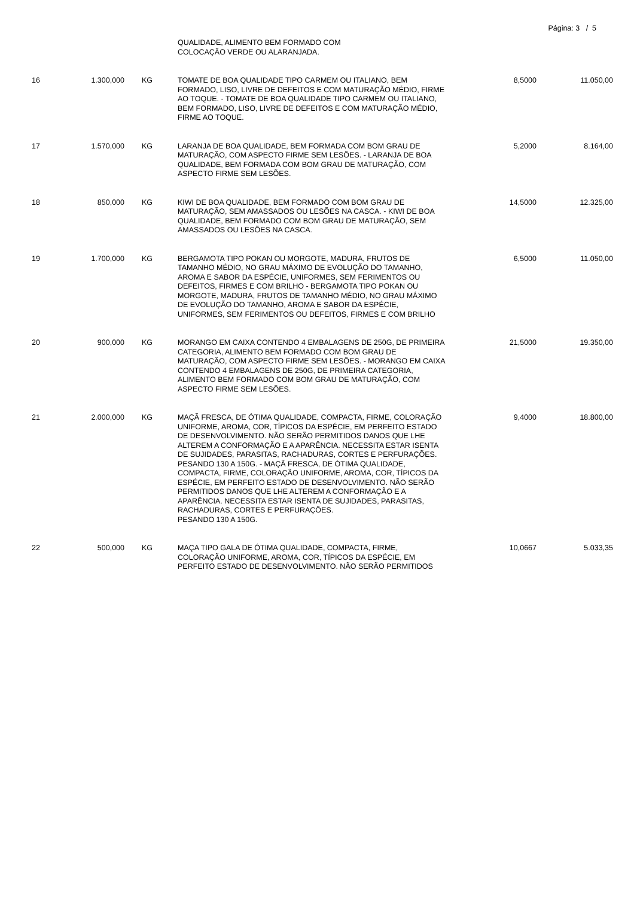Página: 3 / 5
| | | | QUALIDADE, ALIMENTO BEM FORMADO COM COLOCAÇÃO VERDE OU ALARANJADA. | | |
| 16 | 1.300,000 | KG | TOMATE DE BOA QUALIDADE TIPO CARMEM OU ITALIANO, BEM FORMADO, LISO, LIVRE DE DEFEITOS E COM MATURAÇÃO MÉDIO, FIRME AO TOQUE. - TOMATE DE BOA QUALIDADE TIPO CARMEM OU ITALIANO, BEM FORMADO, LISO, LIVRE DE DEFEITOS E COM MATURAÇÃO MÉDIO, FIRME AO TOQUE. | 8,5000 | 11.050,00 |
| 17 | 1.570,000 | KG | LARANJA DE BOA QUALIDADE, BEM FORMADA COM BOM GRAU DE MATURAÇÃO, COM ASPECTO FIRME SEM LESÕES. - LARANJA DE BOA QUALIDADE, BEM FORMADA COM BOM GRAU DE MATURAÇÃO, COM ASPECTO FIRME SEM LESÕES. | 5,2000 | 8.164,00 |
| 18 | 850,000 | KG | KIWI DE BOA QUALIDADE, BEM FORMADO COM BOM GRAU DE MATURAÇÃO, SEM AMASSADOS OU LESÕES NA CASCA. - KIWI DE BOA QUALIDADE, BEM FORMADO COM BOM GRAU DE MATURAÇÃO, SEM AMASSADOS OU LESÕES NA CASCA. | 14,5000 | 12.325,00 |
| 19 | 1.700,000 | KG | BERGAMOTA TIPO POKAN OU MORGOTE, MADURA, FRUTOS DE TAMANHO MÉDIO, NO GRAU MÁXIMO DE EVOLUÇÃO DO TAMANHO, AROMA E SABOR DA ESPÉCIE, UNIFORMES, SEM FERIMENTOS OU DEFEITOS, FIRMES E COM BRILHO - BERGAMOTA TIPO POKAN OU MORGOTE, MADURA, FRUTOS DE TAMANHO MÉDIO, NO GRAU MÁXIMO DE EVOLUÇÃO DO TAMANHO, AROMA E SABOR DA ESPÉCIE, UNIFORMES, SEM FERIMENTOS OU DEFEITOS, FIRMES E COM BRILHO | 6,5000 | 11.050,00 |
| 20 | 900,000 | KG | MORANGO EM CAIXA CONTENDO 4 EMBALAGENS DE 250G, DE PRIMEIRA CATEGORIA, ALIMENTO BEM FORMADO COM BOM GRAU DE MATURAÇÃO, COM ASPECTO FIRME SEM LESÕES. - MORANGO EM CAIXA CONTENDO 4 EMBALAGENS DE 250G, DE PRIMEIRA CATEGORIA, ALIMENTO BEM FORMADO COM BOM GRAU DE MATURAÇÃO, COM ASPECTO FIRME SEM LESÕES. | 21,5000 | 19.350,00 |
| 21 | 2.000,000 | KG | MAÇÃ FRESCA, DE ÓTIMA QUALIDADE, COMPACTA, FIRME, COLORAÇÃO UNIFORME, AROMA, COR, TÍPICOS DA ESPÉCIE, EM PERFEITO ESTADO DE DESENVOLVIMENTO. NÃO SERÃO PERMITIDOS DANOS QUE LHE ALTEREM A CONFORMAÇÃO E A APARÊNCIA. NECESSITA ESTAR ISENTA DE SUJIDADES, PARASITAS, RACHADURAS, CORTES E PERFURAÇÕES. PESANDO 130 A 150G. - MAÇÃ FRESCA, DE ÓTIMA QUALIDADE, COMPACTA, FIRME, COLORAÇÃO UNIFORME, AROMA, COR, TÍPICOS DA ESPÉCIE, EM PERFEITO ESTADO DE DESENVOLVIMENTO. NÃO SERÃO PERMITIDOS DANOS QUE LHE ALTEREM A CONFORMAÇÃO E A APARÊNCIA. NECESSITA ESTAR ISENTA DE SUJIDADES, PARASITAS, RACHADURAS, CORTES E PERFURAÇÕES. PESANDO 130 A 150G. | 9,4000 | 18.800,00 |
| 22 | 500,000 | KG | MAÇA TIPO GALA DE ÓTIMA QUALIDADE, COMPACTA, FIRME, COLORAÇÃO UNIFORME, AROMA, COR, TÍPICOS DA ESPÉCIE, EM PERFEITO ESTADO DE DESENVOLVIMENTO. NÃO SERÃO PERMITIDOS | 10,0667 | 5.033,35 |